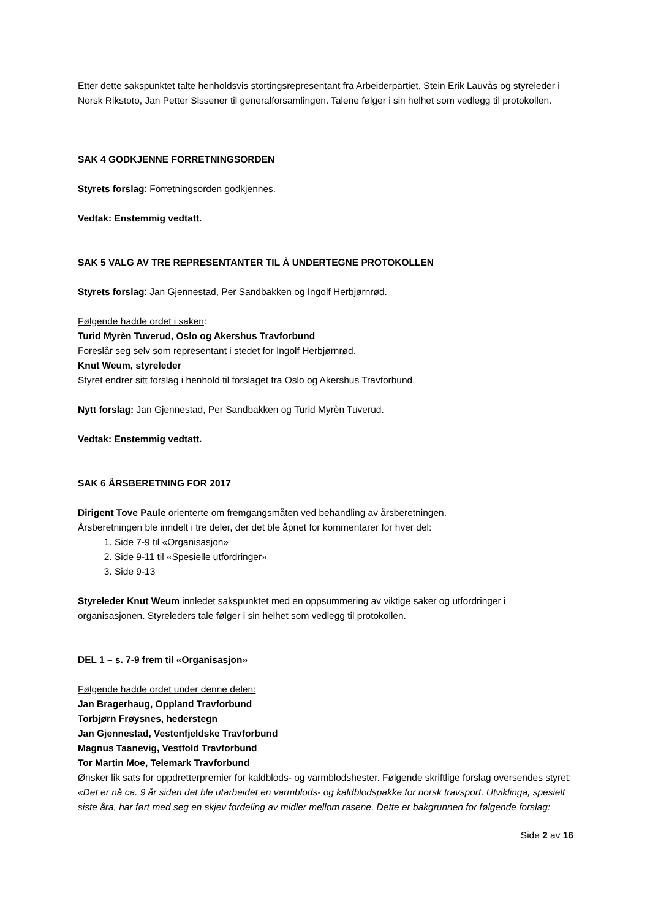Etter dette sakspunktet talte henholdsvis stortingsrepresentant fra Arbeiderpartiet, Stein Erik Lauvås og styreleder i Norsk Rikstoto, Jan Petter Sissener til generalforsamlingen. Talene følger i sin helhet som vedlegg til protokollen.
SAK 4 GODKJENNE FORRETNINGSORDEN
Styrets forslag: Forretningsorden godkjennes.
Vedtak: Enstemmig vedtatt.
SAK 5 VALG AV TRE REPRESENTANTER TIL Å UNDERTEGNE PROTOKOLLEN
Styrets forslag: Jan Gjennestad, Per Sandbakken og Ingolf Herbjørnrød.
Følgende hadde ordet i saken:
Turid Myrèn Tuverud, Oslo og Akershus Travforbund
Foreslår seg selv som representant i stedet for Ingolf Herbjørnrød.
Knut Weum, styreleder
Styret endrer sitt forslag i henhold til forslaget fra Oslo og Akershus Travforbund.
Nytt forslag: Jan Gjennestad, Per Sandbakken og Turid Myrèn Tuverud.
Vedtak: Enstemmig vedtatt.
SAK 6 ÅRSBERETNING FOR 2017
Dirigent Tove Paule orienterte om fremgangsmåten ved behandling av årsberetningen.
Årsberetningen ble inndelt i tre deler, der det ble åpnet for kommentarer for hver del:
1. Side 7-9 til «Organisasjon»
2. Side 9-11 til «Spesielle utfordringer»
3. Side 9-13
Styreleder Knut Weum innledet sakspunktet med en oppsummering av viktige saker og utfordringer i organisasjonen. Styreleders tale følger i sin helhet som vedlegg til protokollen.
DEL 1 – s. 7-9 frem til «Organisasjon»
Følgende hadde ordet under denne delen:
Jan Bragerhaug, Oppland Travforbund
Torbjørn Frøysnes, hederstegn
Jan Gjennestad, Vestenfjeldske Travforbund
Magnus Taanevig, Vestfold Travforbund
Tor Martin Moe, Telemark Travforbund
Ønsker lik sats for oppdretterpremier for kaldblods- og varmblodshester. Følgende skriftlige forslag oversendes styret:
«Det er nå ca. 9 år siden det ble utarbeidet en varmblods- og kaldblodspakke for norsk travsport. Utviklinga, spesielt siste åra, har ført med seg en skjev fordeling av midler mellom rasene. Dette er bakgrunnen for følgende forslag:
Side 2 av 16